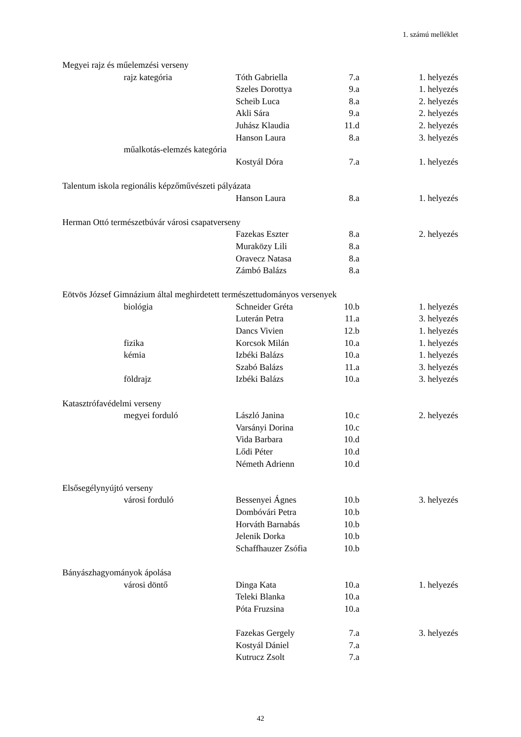1. számú melléklet
| Megyei rajz és műelemzési verseny | | | | |
| | rajz kategória | Tóth Gabriella | 7.a | 1. helyezés |
| | | Szeles Dorottya | 9.a | 1. helyezés |
| | | Scheib Luca | 8.a | 2. helyezés |
| | | Akli Sára | 9.a | 2. helyezés |
| | | Juhász Klaudia | 11.d | 2. helyezés |
| | | Hanson Laura | 8.a | 3. helyezés |
| | műalkotás-elemzés kategória | | | |
| | | Kostyál Dóra | 7.a | 1. helyezés |
| Talentum iskola regionális képzőművészeti pályázata | | | | |
| | | Hanson Laura | 8.a | 1. helyezés |
| Herman Ottó természetbúvár városi csapatverseny | | | | |
| | | Fazekas Eszter | 8.a | 2. helyezés |
| | | Muraközy Lili | 8.a | |
| | | Oravecz Natasa | 8.a | |
| | | Zámbó Balázs | 8.a | |
| Eötvös József Gimnázium által meghirdetett természettudományos versenyek | | | | |
| | biológia | Schneider Gréta | 10.b | 1. helyezés |
| | | Luterán Petra | 11.a | 3. helyezés |
| | | Dancs Vivien | 12.b | 1. helyezés |
| | fizika | Korcsok Milán | 10.a | 1. helyezés |
| | kémia | Izbéki Balázs | 10.a | 1. helyezés |
| | | Szabó Balázs | 11.a | 3. helyezés |
| | földrajz | Izbéki Balázs | 10.a | 3. helyezés |
| Katasztrófavédelmi verseny | | | | |
| | megyei forduló | László Janina | 10.c | 2. helyezés |
| | | Varsányi Dorina | 10.c | |
| | | Vida Barbara | 10.d | |
| | | Lődi Péter | 10.d | |
| | | Németh Adrienn | 10.d | |
| Elsősegélynyújtó verseny | | | | |
| | városi forduló | Bessenyei Ágnes | 10.b | 3. helyezés |
| | | Dombóvári Petra | 10.b | |
| | | Horváth Barnabás | 10.b | |
| | | Jelenik Dorka | 10.b | |
| | | Schaffhauzer Zsófia | 10.b | |
| Bányászhagyományok ápolása | | | | |
| | városi döntő | Dinga Kata | 10.a | 1. helyezés |
| | | Teleki Blanka | 10.a | |
| | | Póta Fruzsina | 10.a | |
| | | Fazekas Gergely | 7.a | 3. helyezés |
| | | Kostyál Dániel | 7.a | |
| | | Kutrucz Zsolt | 7.a | |
42